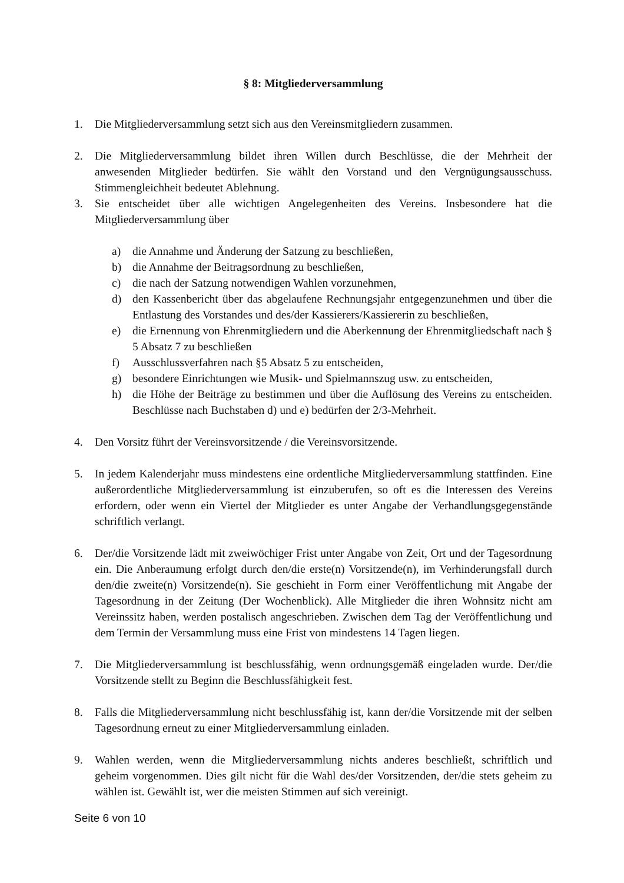§ 8: Mitgliederversammlung
1. Die Mitgliederversammlung setzt sich aus den Vereinsmitgliedern zusammen.
2. Die Mitgliederversammlung bildet ihren Willen durch Beschlüsse, die der Mehrheit der anwesenden Mitglieder bedürfen. Sie wählt den Vorstand und den Vergnügungsausschuss. Stimmengleichheit bedeutet Ablehnung.
3. Sie entscheidet über alle wichtigen Angelegenheiten des Vereins. Insbesondere hat die Mitgliederversammlung über
a) die Annahme und Änderung der Satzung zu beschließen,
b) die Annahme der Beitragsordnung zu beschließen,
c) die nach der Satzung notwendigen Wahlen vorzunehmen,
d) den Kassenbericht über das abgelaufene Rechnungsjahr entgegenzunehmen und über die Entlastung des Vorstandes und des/der Kassierers/Kassiererin zu beschließen,
e) die Ernennung von Ehrenmitgliedern und die Aberkennung der Ehrenmitgliedschaft nach § 5 Absatz 7 zu beschließen
f) Ausschlussverfahren nach §5 Absatz 5 zu entscheiden,
g) besondere Einrichtungen wie Musik- und Spielmannszug usw. zu entscheiden,
h) die Höhe der Beiträge zu bestimmen und über die Auflösung des Vereins zu entscheiden. Beschlüsse nach Buchstaben d) und e) bedürfen der 2/3-Mehrheit.
4. Den Vorsitz führt der Vereinsvorsitzende / die Vereinsvorsitzende.
5. In jedem Kalenderjahr muss mindestens eine ordentliche Mitgliederversammlung stattfinden. Eine außerordentliche Mitgliederversammlung ist einzuberufen, so oft es die Interessen des Vereins erfordern, oder wenn ein Viertel der Mitglieder es unter Angabe der Verhandlungsgegenstände schriftlich verlangt.
6. Der/die Vorsitzende lädt mit zweiwöchiger Frist unter Angabe von Zeit, Ort und der Tagesordnung ein. Die Anberaumung erfolgt durch den/die erste(n) Vorsitzende(n), im Verhinderungsfall durch den/die zweite(n) Vorsitzende(n). Sie geschieht in Form einer Veröffentlichung mit Angabe der Tagesordnung in der Zeitung (Der Wochenblick). Alle Mitglieder die ihren Wohnsitz nicht am Vereinssitz haben, werden postalisch angeschrieben. Zwischen dem Tag der Veröffentlichung und dem Termin der Versammlung muss eine Frist von mindestens 14 Tagen liegen.
7. Die Mitgliederversammlung ist beschlussfähig, wenn ordnungsgemäß eingeladen wurde. Der/die Vorsitzende stellt zu Beginn die Beschlussfähigkeit fest.
8. Falls die Mitgliederversammlung nicht beschlussfähig ist, kann der/die Vorsitzende mit der selben Tagesordnung erneut zu einer Mitgliederversammlung einladen.
9. Wahlen werden, wenn die Mitgliederversammlung nichts anderes beschließt, schriftlich und geheim vorgenommen. Dies gilt nicht für die Wahl des/der Vorsitzenden, der/die stets geheim zu wählen ist. Gewählt ist, wer die meisten Stimmen auf sich vereinigt.
Seite 6 von 10